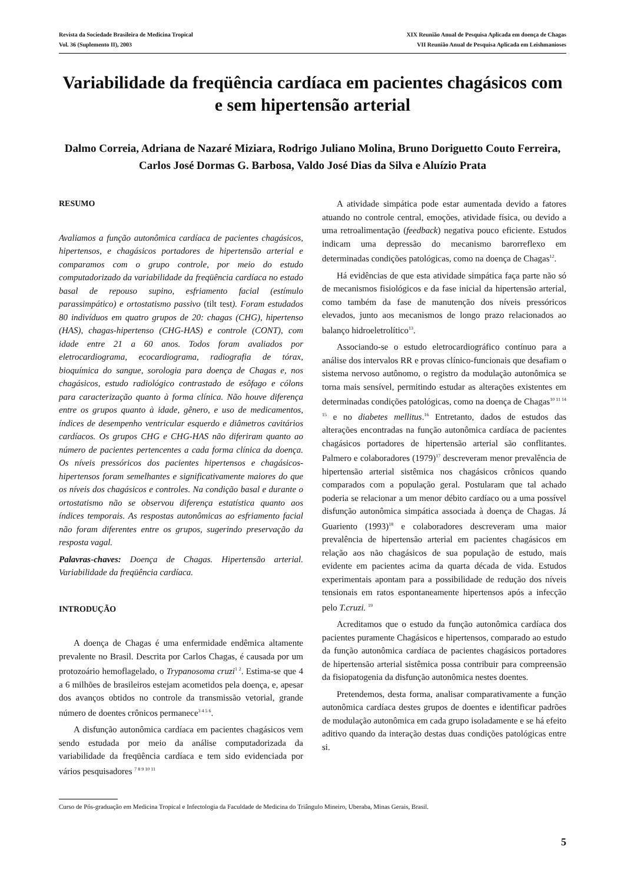Revista da Sociedade Brasileira de Medicina Tropical
Vol. 36 (Suplemento II), 2003
XIX Reunião Anual de Pesquisa Aplicada em doença de Chagas
VII Reunião Anual de Pesquisa Aplicada em Leishmanioses
Variabilidade da freqüência cardíaca em pacientes chagásicos com e sem hipertensão arterial
Dalmo Correia, Adriana de Nazaré Miziara, Rodrigo Juliano Molina, Bruno Doriguetto Couto Ferreira, Carlos José Dormas G. Barbosa, Valdo José Dias da Silva e Aluízio Prata
RESUMO
Avaliamos a função autonômica cardíaca de pacientes chagásicos, hipertensos, e chagásicos portadores de hipertensão arterial e comparamos com o grupo controle, por meio do estudo computadorizado da variabilidade da freqüência cardíaca no estado basal de repouso supino, esfriamento facial (estímulo parassimpático) e ortostatismo passivo (tilt test). Foram estudados 80 indivíduos em quatro grupos de 20: chagas (CHG), hipertenso (HAS), chagas-hipertenso (CHG-HAS) e controle (CONT), com idade entre 21 a 60 anos. Todos foram avaliados por eletrocardiograma, ecocardiograma, radiografia de tórax, bioquímica do sangue, sorologia para doença de Chagas e, nos chagásicos, estudo radiológico contrastado de esôfago e cólons para caracterização quanto à forma clínica. Não houve diferença entre os grupos quanto à idade, gênero, e uso de medicamentos, índices de desempenho ventricular esquerdo e diâmetros cavitários cardíacos. Os grupos CHG e CHG-HAS não diferiram quanto ao número de pacientes pertencentes a cada forma clínica da doença. Os níveis pressóricos dos pacientes hipertensos e chagásicos-hipertensos foram semelhantes e significativamente maiores do que os níveis dos chagásicos e controles. Na condição basal e durante o ortostatismo não se observou diferença estatística quanto aos índices temporais. As respostas autonômicas ao esfriamento facial não foram diferentes entre os grupos, sugerindo preservação da resposta vagal.
Palavras-chaves: Doença de Chagas. Hipertensão arterial. Variabilidade da freqüência cardíaca.
INTRODUÇÃO
A doença de Chagas é uma enfermidade endêmica altamente prevalente no Brasil. Descrita por Carlos Chagas, é causada por um protozoário hemoflagelado, o Trypanosoma cruzi<sup>1 2</sup>. Estima-se que 4 a 6 milhões de brasileiros estejam acometidos pela doença, e, apesar dos avanços obtidos no controle da transmissão vetorial, grande número de doentes crônicos permanece<sup>3 4 5 6</sup>.
A disfunção autonômica cardíaca em pacientes chagásicos vem sendo estudada por meio da análise computadorizada da variabilidade da freqüência cardíaca e tem sido evidenciada por vários pesquisadores <sup>7 8 9 10 11</sup>
A atividade simpática pode estar aumentada devido a fatores atuando no controle central, emoções, atividade física, ou devido a uma retroalimentação (feedback) negativa pouco eficiente. Estudos indicam uma depressão do mecanismo barorreflexo em determinadas condições patológicas, como na doença de Chagas<sup>12</sup>.
Há evidências de que esta atividade simpática faça parte não só de mecanismos fisiológicos e da fase inicial da hipertensão arterial, como também da fase de manutenção dos níveis pressóricos elevados, junto aos mecanismos de longo prazo relacionados ao balanço hidroeletrolítico<sup>13</sup>.
Associando-se o estudo eletrocardiográfico contínuo para a análise dos intervalos RR e provas clínico-funcionais que desafiam o sistema nervoso autônomo, o registro da modulação autonômica se torna mais sensível, permitindo estudar as alterações existentes em determinadas condições patológicas, como na doença de Chagas<sup>10 11 14 15</sup> e no diabetes mellitus.<sup>16</sup> Entretanto, dados de estudos das alterações encontradas na função autonômica cardíaca de pacientes chagásicos portadores de hipertensão arterial são conflitantes. Palmero e colaboradores (1979)<sup>17</sup> descreveram menor prevalência de hipertensão arterial sistêmica nos chagásicos crônicos quando comparados com a população geral. Postularam que tal achado poderia se relacionar a um menor débito cardíaco ou a uma possível disfunção autonômica simpática associada à doença de Chagas. Já Guariento (1993)<sup>18</sup> e colaboradores descreveram uma maior prevalência de hipertensão arterial em pacientes chagásicos em relação aos não chagásicos de sua população de estudo, mais evidente em pacientes acima da quarta década de vida. Estudos experimentais apontam para a possibilidade de redução dos níveis tensionais em ratos espontaneamente hipertensos após a infecção pelo T.cruzi. <sup>19</sup>
Acreditamos que o estudo da função autonômica cardíaca dos pacientes puramente Chagásicos e hipertensos, comparado ao estudo da função autonômica cardíaca de pacientes chagásicos portadores de hipertensão arterial sistêmica possa contribuir para compreensão da fisiopatogenia da disfunção autonômica nestes doentes.
Pretendemos, desta forma, analisar comparativamente a função autonômica cardíaca destes grupos de doentes e identificar padrões de modulação autonômica em cada grupo isoladamente e se há efeito aditivo quando da interação destas duas condições patológicas entre si.
Curso de Pós-graduação em Medicina Tropical e Infectologia da Faculdade de Medicina do Triângulo Mineiro, Uberaba, Minas Gerais, Brasil.
5